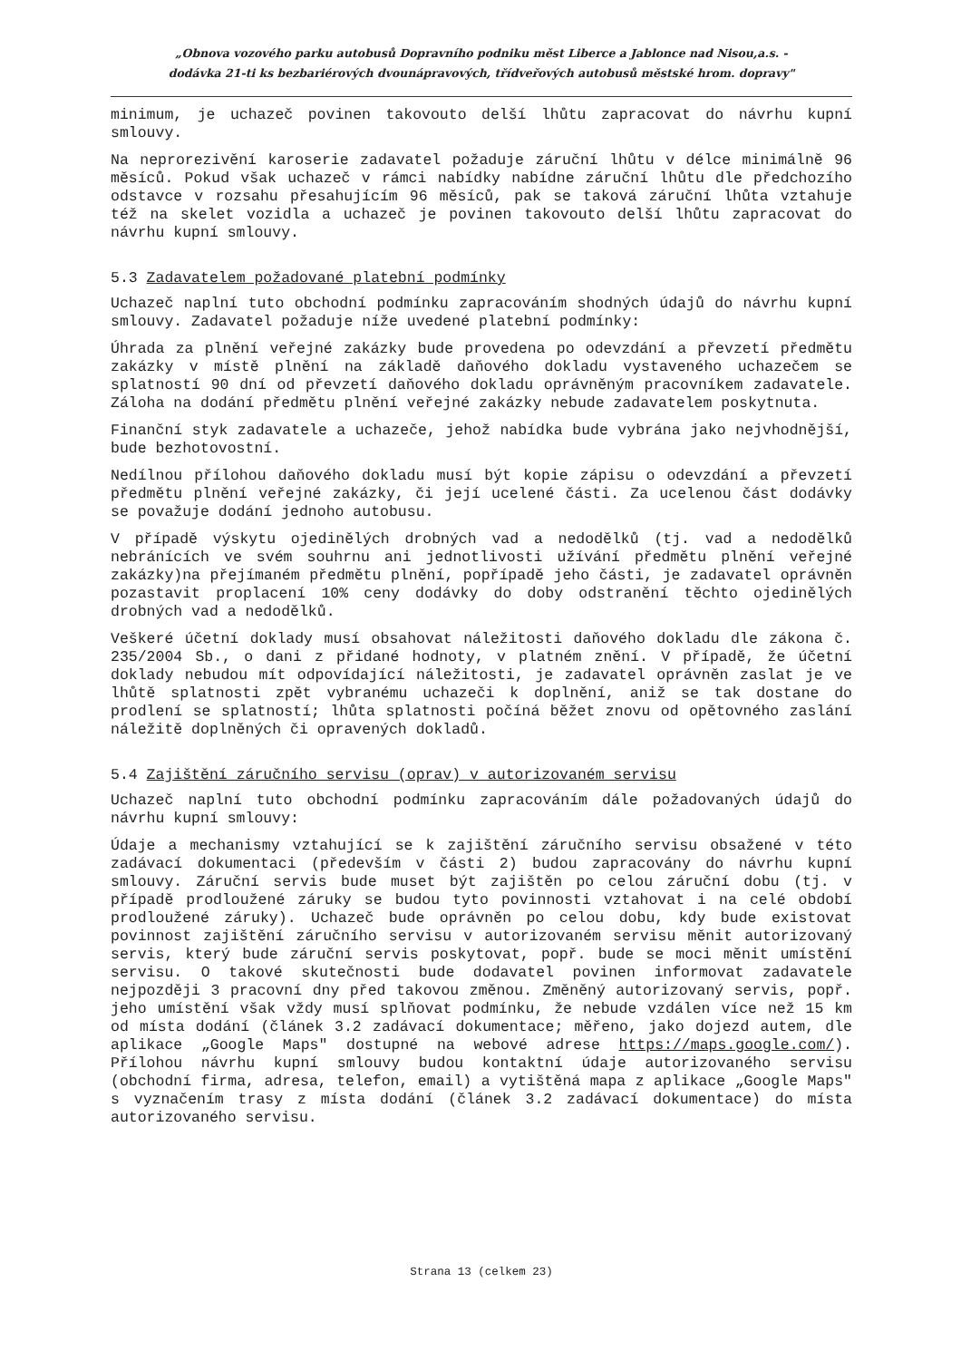„Obnova vozového parku autobusů Dopravního podniku měst Liberce a Jablonce nad Nisou,a.s. -
dodávka 21-ti ks bezbariérových dvounápravových, třídveřových autobusů městské hrom. dopravy"
minimum, je uchazeč povinen takovouto delší lhůtu zapracovat do návrhu kupní smlouvy.
Na neprorezivění karoserie zadavatel požaduje záruční lhůtu v délce minimálně 96 měsíců. Pokud však uchazeč v rámci nabídky nabídne záruční lhůtu dle předchozího odstavce v rozsahu přesahujícím 96 měsíců, pak se taková záruční lhůta vztahuje též na skelet vozidla a uchazeč je povinen takovouto delší lhůtu zapracovat do návrhu kupní smlouvy.
5.3 Zadavatelem požadované platební podmínky
Uchazeč naplní tuto obchodní podmínku zapracováním shodných údajů do návrhu kupní smlouvy. Zadavatel požaduje níže uvedené platební podmínky:
Úhrada za plnění veřejné zakázky bude provedena po odevzdání a převzetí předmětu zakázky v místě plnění na základě daňového dokladu vystaveného uchazečem se splatností 90 dní od převzetí daňového dokladu oprávněným pracovníkem zadavatele. Záloha na dodání předmětu plnění veřejné zakázky nebude zadavatelem poskytnuta.
Finanční styk zadavatele a uchazeče, jehož nabídka bude vybrána jako nejvhodnější, bude bezhotovostní.
Nedílnou přílohou daňového dokladu musí být kopie zápisu o odevzdání a převzetí předmětu plnění veřejné zakázky, či její ucelené části. Za ucelenou část dodávky se považuje dodání jednoho autobusu.
V případě výskytu ojedinělých drobných vad a nedodělků (tj. vad a nedodělků nebránících ve svém souhrnu ani jednotlivosti užívání předmětu plnění veřejné zakázky)na přejímaném předmětu plnění, popřípadě jeho části, je zadavatel oprávněn pozastavit proplacení 10% ceny dodávky do doby odstranění těchto ojedinělých drobných vad a nedodělků.
Veškeré účetní doklady musí obsahovat náležitosti daňového dokladu dle zákona č. 235/2004 Sb., o dani z přidané hodnoty, v platném znění. V případě, že účetní doklady nebudou mít odpovídající náležitosti, je zadavatel oprávněn zaslat je ve lhůtě splatnosti zpět vybranému uchazeči k doplnění, aniž se tak dostane do prodlení se splatností; lhůta splatnosti počíná běžet znovu od opětovného zaslání náležitě doplněných či opravených dokladů.
5.4 Zajištění záručního servisu (oprav) v autorizovaném servisu
Uchazeč naplní tuto obchodní podmínku zapracováním dále požadovaných údajů do návrhu kupní smlouvy:
Údaje a mechanismy vztahující se k zajištění záručního servisu obsažené v této zadávací dokumentaci (především v části 2) budou zapracovány do návrhu kupní smlouvy. Záruční servis bude muset být zajištěn po celou záruční dobu (tj. v případě prodloužené záruky se budou tyto povinnosti vztahovat i na celé období prodloužené záruky). Uchazeč bude oprávněn po celou dobu, kdy bude existovat povinnost zajištění záručního servisu v autorizovaném servisu měnit autorizovaný servis, který bude záruční servis poskytovat, popř. bude se moci měnit umístění servisu. O takové skutečnosti bude dodavatel povinen informovat zadavatele nejpozději 3 pracovní dny před takovou změnou. Změněný autorizovaný servis, popř. jeho umístění však vždy musí splňovat podmínku, že nebude vzdálen více než 15 km od místa dodání (článek 3.2 zadávací dokumentace; měřeno, jako dojezd autem, dle aplikace „Google Maps" dostupné na webové adrese https://maps.google.com/). Přílohou návrhu kupní smlouvy budou kontaktní údaje autorizovaného servisu (obchodní firma, adresa, telefon, email) a vytištěná mapa z aplikace „Google Maps" s vyznačením trasy z místa dodání (článek 3.2 zadávací dokumentace) do místa autorizovaného servisu.
Strana 13 (celkem 23)